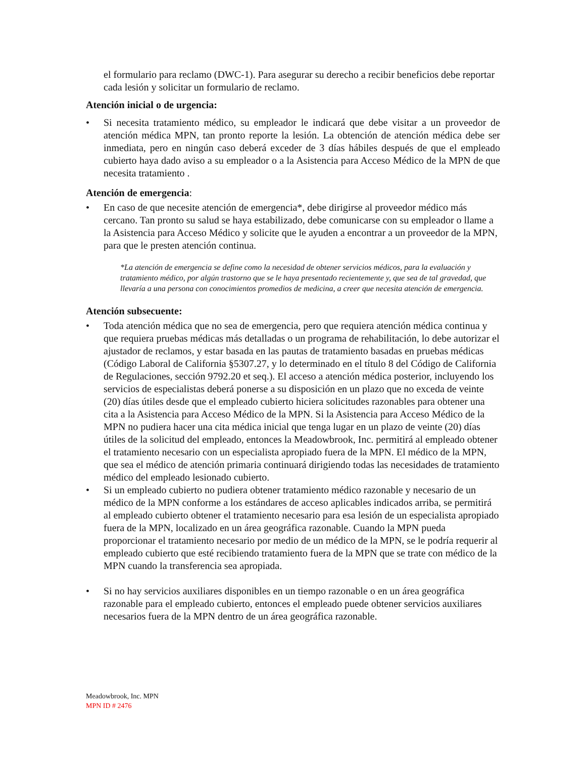el formulario para reclamo (DWC-1). Para asegurar su derecho a recibir beneficios debe reportar cada lesión y solicitar un formulario de reclamo.
Atención inicial o de urgencia:
• Si necesita tratamiento médico, su empleador le indicará que debe visitar a un proveedor de atención médica MPN, tan pronto reporte la lesión. La obtención de atención médica debe ser inmediata, pero en ningún caso deberá exceder de 3 días hábiles después de que el empleado cubierto haya dado aviso a su empleador o a la Asistencia para Acceso Médico de la MPN de que necesita tratamiento .
Atención de emergencia:
• En caso de que necesite atención de emergencia*, debe dirigirse al proveedor médico más cercano. Tan pronto su salud se haya estabilizado, debe comunicarse con su empleador o llame a la Asistencia para Acceso Médico y solicite que le ayuden a encontrar a un proveedor de la MPN, para que le presten atención continua.
*La atención de emergencia se define como la necesidad de obtener servicios médicos, para la evaluación y tratamiento médico, por algún trastorno que se le haya presentado recientemente y, que sea de tal gravedad, que llevaría a una persona con conocimientos promedios de medicina, a creer que necesita atención de emergencia.
Atención subsecuente:
• Toda atención médica que no sea de emergencia, pero que requiera atención médica continua y que requiera pruebas médicas más detalladas o un programa de rehabilitación, lo debe autorizar el ajustador de reclamos, y estar basada en las pautas de tratamiento basadas en pruebas médicas (Código Laboral de California §5307.27, y lo determinado en el título 8 del Código de California de Regulaciones, sección 9792.20 et seq.). El acceso a atención médica posterior, incluyendo los servicios de especialistas deberá ponerse a su disposición en un plazo que no exceda de veinte (20) días útiles desde que el empleado cubierto hiciera solicitudes razonables para obtener una cita a la Asistencia para Acceso Médico de la MPN. Si la Asistencia para Acceso Médico de la MPN no pudiera hacer una cita médica inicial que tenga lugar en un plazo de veinte (20) días útiles de la solicitud del empleado, entonces la Meadowbrook, Inc. permitirá al empleado obtener el tratamiento necesario con un especialista apropiado fuera de la MPN. El médico de la MPN, que sea el médico de atención primaria continuará dirigiendo todas las necesidades de tratamiento médico del empleado lesionado cubierto.
• Si un empleado cubierto no pudiera obtener tratamiento médico razonable y necesario de un médico de la MPN conforme a los estándares de acceso aplicables indicados arriba, se permitirá al empleado cubierto obtener el tratamiento necesario para esa lesión de un especialista apropiado fuera de la MPN, localizado en un área geográfica razonable. Cuando la MPN pueda proporcionar el tratamiento necesario por medio de un médico de la MPN, se le podría requerir al empleado cubierto que esté recibiendo tratamiento fuera de la MPN que se trate con médico de la MPN cuando la transferencia sea apropiada.
• Si no hay servicios auxiliares disponibles en un tiempo razonable o en un área geográfica razonable para el empleado cubierto, entonces el empleado puede obtener servicios auxiliares necesarios fuera de la MPN dentro de un área geográfica razonable.
Meadowbrook, Inc. MPN
MPN ID # 2476